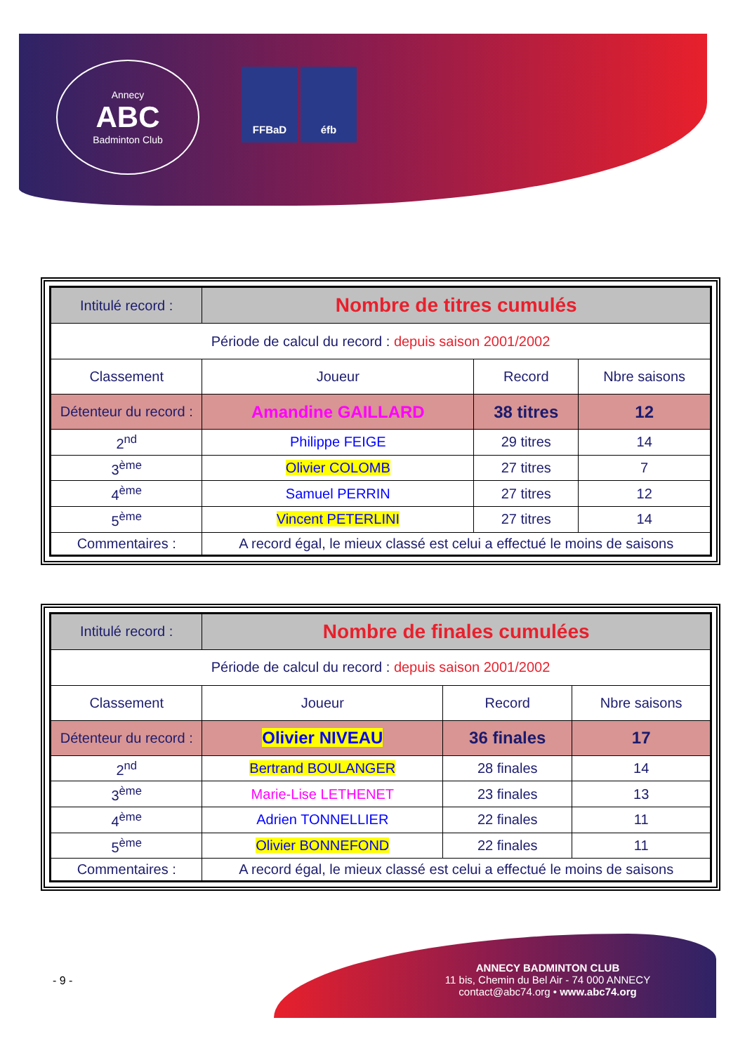Annecy
ABC
Badminton Club
FFBaD éfb
| Intitulé record : | Nombre de titres cumulés | | |
| Période de calcul du record : depuis saison 2001/2002 | | | |
| Classement | Joueur | Record | Nbre saisons |
| Détenteur du record : | Amandine GAILLARD | 38 titres | 12 |
| 2<sup>nd</sup> | Philippe FEIGE | 29 titres | 14 |
| 3<sup>ème</sup> | Olivier COLOMB | 27 titres | 7 |
| 4<sup>ème</sup> | Samuel PERRIN | 27 titres | 12 |
| 5<sup>ème</sup> | Vincent PETERLINI | 27 titres | 14 |
| Commentaires : | A record égal, le mieux classé est celui a effectué le moins de saisons | | |
| Intitulé record : | Nombre de finales cumulées | | |
| Période de calcul du record : depuis saison 2001/2002 | | | |
| Classement | Joueur | Record | Nbre saisons |
| Détenteur du record : | Olivier NIVEAU | 36 finales | 17 |
| 2<sup>nd</sup> | Bertrand BOULANGER | 28 finales | 14 |
| 3<sup>ème</sup> | Marie-Lise LETHENET | 23 finales | 13 |
| 4<sup>ème</sup> | Adrien TONNELLIER | 22 finales | 11 |
| 5<sup>ème</sup> | Olivier BONNEFOND | 22 finales | 11 |
| Commentaires : | A record égal, le mieux classé est celui a effectué le moins de saisons | | |
- 9 -
ANNECY BADMINTON CLUB
11 bis, Chemin du Bel Air - 74 000 ANNECY
contact@abc74.org • www.abc74.org